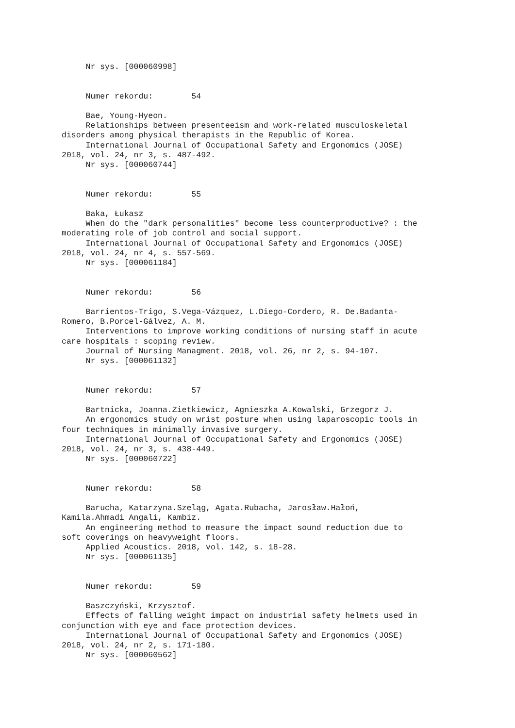Nr sys. [000060998] Numer rekordu: 54 Bae, Young-Hyeon. Relationships between presenteeism and work-related musculoskeletal disorders among physical therapists in the Republic of Korea. International Journal of Occupational Safety and Ergonomics (JOSE) 2018, vol. 24, nr 3, s. 487-492. Nr sys. [000060744] Numer rekordu: 55 Baka, Łukasz When do the "dark personalities" become less counterproductive? : the moderating role of job control and social support. International Journal of Occupational Safety and Ergonomics (JOSE) 2018, vol. 24, nr 4, s. 557-569. Nr sys. [000061184] Numer rekordu: 56 Barrientos-Trigo, S.Vega-Vázquez, L.Diego-Cordero, R. De.Badanta- Romero, B.Porcel-Gálvez, A. M. Interventions to improve working conditions of nursing staff in acute care hospitals : scoping review. Journal of Nursing Managment. 2018, vol. 26, nr 2, s. 94-107. Nr sys. [000061132] Numer rekordu: 57 Bartnicka, Joanna.Zietkiewicz, Agnieszka A.Kowalski, Grzegorz J. An ergonomics study on wrist posture when using laparoscopic tools in four techniques in minimally invasive surgery. International Journal of Occupational Safety and Ergonomics (JOSE) 2018, vol. 24, nr 3, s. 438-449. Nr sys. [000060722] Numer rekordu: 58 Barucha, Katarzyna.Szeląg, Agata.Rubacha, Jarosław.Hałoń, Kamila.Ahmadi Angali, Kambiz. An engineering method to measure the impact sound reduction due to soft coverings on heavyweight floors. Applied Acoustics. 2018, vol. 142, s. 18-28. Nr sys. [000061135] Numer rekordu: 59 Baszczyński, Krzysztof. Effects of falling weight impact on industrial safety helmets used in conjunction with eye and face protection devices. International Journal of Occupational Safety and Ergonomics (JOSE) 2018, vol. 24, nr 2, s. 171-180. Nr sys. [000060562]